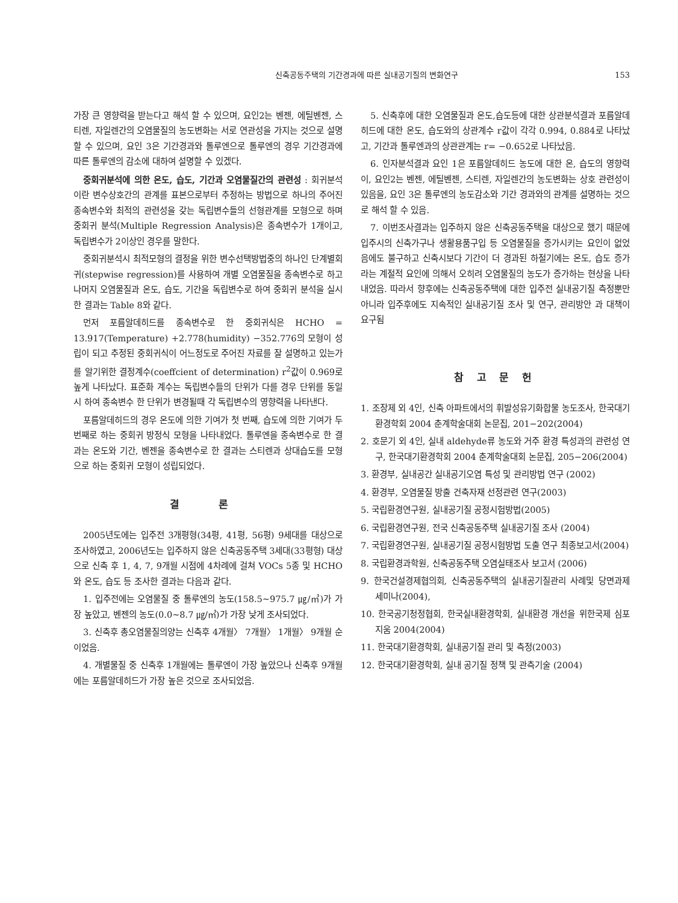신축공동주택의 기간경과에 따른 실내공기질의 변화연구 153
가장 큰 영향력을 받는다고 해석 할 수 있으며, 요인2는 벤젠, 에틸벤젠, 스티렌, 자일렌간의 오염물질의 농도변화는 서로 연관성을 가지는 것으로 설명 할 수 있으며, 요인 3은 기간경과와 톨루엔으로 톨루엔의 경우 기간경과에 따른 톨루엔의 감소에 대하여 설명할 수 있겠다.
중회귀분석에 의한 온도, 습도, 기간과 오염물질간의 관련성 : 회귀분석이란 변수상호간의 관계를 표본으로부터 추정하는 방법으로 하나의 주어진 종속변수와 최적의 관련성을 갖는 독립변수들의 선형관계를 모형으로 하며 중회귀 분석(Multiple Regression Analysis)은 종속변수가 1개이고, 독립변수가 2이상인 경우를 말한다.
중회귀분석시 최적모형의 결정을 위한 변수선택방법중의 하나인 단계별회귀(stepwise regression)를 사용하여 개별 오염물질을 종속변수로 하고 나머지 오염물질과 온도, 습도, 기간을 독립변수로 하여 중회귀 분석을 실시한 결과는 Table 8와 같다.
먼저 포름알데히드를 종속변수로 한 중회귀식은 HCHO = 13.917(Temperature) +2.778(humidity) −352.776의 모형이 성립이 되고 추정된 중회귀식이 어느정도로 주어진 자료를 잘 설명하고 있는가를 알기위한 결정계수(coeffcient of determination) r<sup>2</sup>값이 0.969로 높게 나타났다. 표준화 계수는 독립변수들의 단위가 다를 경우 단위를 동일시 하여 종속변수 한 단위가 변경될때 각 독립변수의 영향력을 나타낸다.
포름알데히드의 경우 온도에 의한 기여가 첫 번째, 습도에 의한 기여가 두 번째로 하는 중회귀 방정식 모형을 나타내었다. 톨루엔을 종속변수로 한 결과는 온도와 기간, 벤젠을 종속변수로 한 결과는 스티렌과 상대습도를 모형으로 하는 중회귀 모형이 성립되었다.
결 론
2005년도에는 입주전 3개평형(34평, 41평, 56평) 9세대를 대상으로 조사하였고, 2006년도는 입주하지 않은 신축공동주택 3세대(33평형) 대상으로 신축 후 1, 4, 7, 9개월 시점에 4차례에 걸쳐 VOCs 5종 및 HCHO와 온도, 습도 등 조사한 결과는 다음과 같다.
1. 입주전에는 오염물질 중 톨루엔의 농도(158.5∼975.7 ㎍/㎥)가 가장 높았고, 벤젠의 농도(0.0∼8.7 ㎍/㎥)가 가장 낮게 조사되었다.
3. 신축후 총오염물질의양는 신축후 4개월〉 7개월〉 1개월〉 9개월 순이었음.
4. 개별물질 중 신축후 1개월에는 톨루엔이 가장 높았으나 신축후 9개월에는 포름알데히드가 가장 높은 것으로 조사되었음.
5. 신축후에 대한 오염물질과 온도,습도등에 대한 상관분석결과 포름알데히드에 대한 온도, 습도와의 상관계수 r값이 각각 0.994, 0.884로 나타났고, 기간과 톨루엔과의 상관관계는 r= −0.652로 나타났음.
6. 인자분석결과 요인 1은 포름알데히드 농도에 대한 온, 습도의 영향력이, 요인2는 벤젠, 에틸벤젠, 스티렌, 자일렌간의 농도변화는 상호 관련성이 있음을, 요인 3은 톨루엔의 농도감소와 기간 경과와의 관계를 설명하는 것으로 해석 할 수 있음.
7. 이번조사결과는 입주하지 않은 신축공동주택을 대상으로 했기 때문에 입주시의 신축가구나 생활용품구입 등 오염물질을 증가시키는 요인이 없었음에도 불구하고 신축시보다 기간이 더 경과된 하절기에는 온도, 습도 증가라는 계절적 요인에 의해서 오히려 오염물질의 농도가 증가하는 현상을 나타내었음. 따라서 향후에는 신축공동주택에 대한 입주전 실내공기질 측정뿐만 아니라 입주후에도 지속적인 실내공기질 조사 및 연구, 관리방안 과 대책이 요구됨
참 고 문 헌
1. 조장제 외 4인, 신축 아파트에서의 휘발성유기화합물 농도조사, 한국대기환경학회 2004 춘계학술대회 논문집, 201−202(2004)
2. 호문기 외 4인, 실내 aldehyde류 농도와 거주 환경 특성과의 관련성 연구, 한국대기환경학회 2004 춘계학술대회 논문집, 205−206(2004)
3. 환경부, 실내공간 실내공기오염 특성 및 관리방법 연구 (2002)
4. 환경부, 오염물질 방출 건축자재 선정관련 연구(2003)
5. 국립환경연구원, 실내공기질 공정시험방법(2005)
6. 국립환경연구원, 전국 신축공동주택 실내공기질 조사 (2004)
7. 국립환경연구원, 실내공기질 공정시험방법 도출 연구 최종보고서(2004)
8. 국립환경과학원, 신축공동주택 오염실태조사 보고서 (2006)
9. 한국건설경제협의회, 신축공동주택의 실내공기질관리 사례및 당면과제 세미나(2004),
10. 한국공기청정협회, 한국실내환경학회, 실내환경 개선을 위한국제 심포지움 2004(2004)
11. 한국대기환경학회, 실내공기질 관리 및 측정(2003)
12. 한국대기환경학회, 실내 공기질 정책 및 관측기술 (2004)